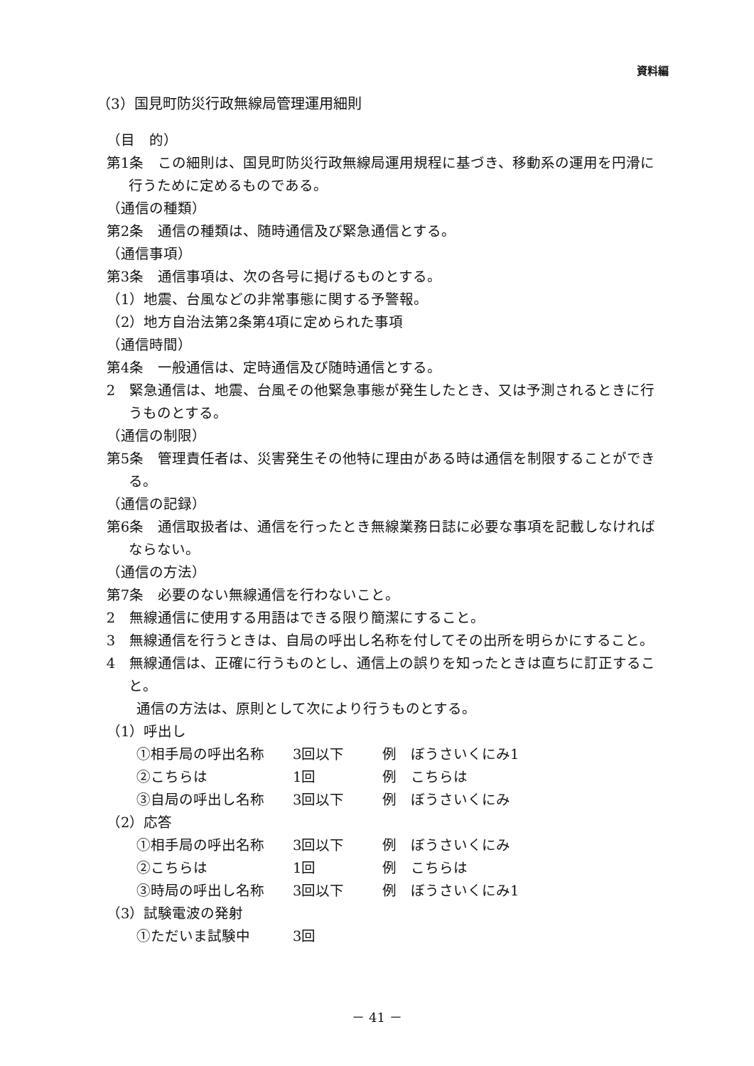資料編
（3）国見町防災行政無線局管理運用細則
（目　的）
第1条　この細則は、国見町防災行政無線局運用規程に基づき、移動系の運用を円滑に行うために定めるものである。
（通信の種類）
第2条　通信の種類は、随時通信及び緊急通信とする。
（通信事項）
第3条　通信事項は、次の各号に掲げるものとする。
（1）地震、台風などの非常事態に関する予警報。
（2）地方自治法第2条第4項に定められた事項
（通信時間）
第4条　一般通信は、定時通信及び随時通信とする。
2　緊急通信は、地震、台風その他緊急事態が発生したとき、又は予測されるときに行うものとする。
（通信の制限）
第5条　管理責任者は、災害発生その他特に理由がある時は通信を制限することができる。
（通信の記録）
第6条　通信取扱者は、通信を行ったとき無線業務日誌に必要な事項を記載しなければならない。
（通信の方法）
第7条　必要のない無線通信を行わないこと。
2　無線通信に使用する用語はできる限り簡潔にすること。
3　無線通信を行うときは、自局の呼出し名称を付してその出所を明らかにすること。
4　無線通信は、正確に行うものとし、通信上の誤りを知ったときは直ちに訂正すること。
通信の方法は、原則として次により行うものとする。
（1）呼出し
①相手局の呼出名称 3回以下 例　ぼうさいくにみ1
②こちらは 1回 例　こちらは
③自局の呼出し名称 3回以下 例　ぼうさいくにみ
（2）応答
①相手局の呼出名称 3回以下 例　ぼうさいくにみ
②こちらは 1回 例　こちらは
③時局の呼出し名称 3回以下 例　ぼうさいくにみ1
（3）試験電波の発射
①ただいま試験中 3回
－ 41 －